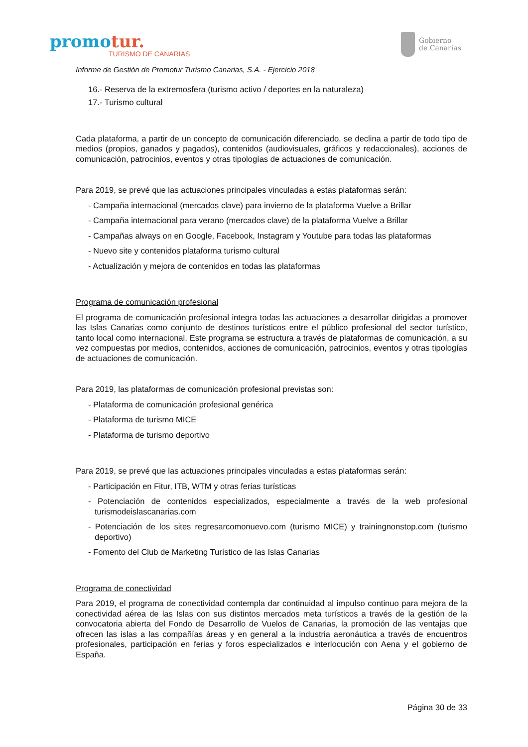promotur.
TURISMO DE CANARIAS
Gobierno
de Canarias
Informe de Gestión de Promotur Turismo Canarias, S.A. - Ejercicio 2018
16.- Reserva de la extremosfera (turismo activo / deportes en la naturaleza)
17.- Turismo cultural
Cada plataforma, a partir de un concepto de comunicación diferenciado, se declina a partir de todo tipo de medios (propios, ganados y pagados), contenidos (audiovisuales, gráficos y redaccionales), acciones de comunicación, patrocinios, eventos y otras tipologías de actuaciones de comunicación.
Para 2019, se prevé que las actuaciones principales vinculadas a estas plataformas serán:
- Campaña internacional (mercados clave) para invierno de la plataforma Vuelve a Brillar
- Campaña internacional para verano (mercados clave) de la plataforma Vuelve a Brillar
- Campañas always on en Google, Facebook, Instagram y Youtube para todas las plataformas
- Nuevo site y contenidos plataforma turismo cultural
- Actualización y mejora de contenidos en todas las plataformas
Programa de comunicación profesional
El programa de comunicación profesional integra todas las actuaciones a desarrollar dirigidas a promover las Islas Canarias como conjunto de destinos turísticos entre el público profesional del sector turístico, tanto local como internacional. Este programa se estructura a través de plataformas de comunicación, a su vez compuestas por medios, contenidos, acciones de comunicación, patrocinios, eventos y otras tipologías de actuaciones de comunicación.
Para 2019, las plataformas de comunicación profesional previstas son:
- Plataforma de comunicación profesional genérica
- Plataforma de turismo MICE
- Plataforma de turismo deportivo
Para 2019, se prevé que las actuaciones principales vinculadas a estas plataformas serán:
- Participación en Fitur, ITB, WTM y otras ferias turísticas
- Potenciación de contenidos especializados, especialmente a través de la web profesional turismodeislascanarias.com
- Potenciación de los sites regresarcomonuevo.com (turismo MICE) y trainingnonstop.com (turismo deportivo)
- Fomento del Club de Marketing Turístico de las Islas Canarias
Programa de conectividad
Para 2019, el programa de conectividad contempla dar continuidad al impulso continuo para mejora de la conectividad aérea de las Islas con sus distintos mercados meta turísticos a través de la gestión de la convocatoria abierta del Fondo de Desarrollo de Vuelos de Canarias, la promoción de las ventajas que ofrecen las islas a las compañías áreas y en general a la industria aeronáutica a través de encuentros profesionales, participación en ferias y foros especializados e interlocución con Aena y el gobierno de España.
Página 30 de 33